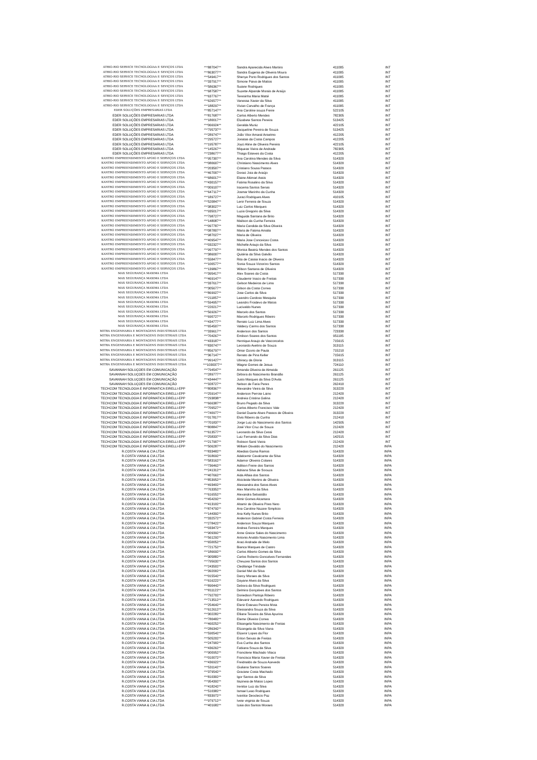| ATRIO-RIO SERVICE TECNOLOGIAA E SEVIÇOS LTDA | ***887047** | Sandra Aparecida Alves Martins | 411005 | INT |
| ATRIO-RIO SERVICE TECNOLOGIAA E SEVIÇOS LTDA | ***863077** | Sandra Eugenia de Oliveira Moura | 411005 | INT |
| ATRIO-RIO SERVICE TECNOLOGIAA E SEVIÇOS LTDA | ***549417** | Shenya Porto Rodrigues dos Santos | 411005 | INT |
| ATRIO-RIO SERVICE TECNOLOGIAA E SEVIÇOS LTDA | ***337917** | Simone Paiva de Mattos | 411005 | INT |
| ATRIO-RIO SERVICE TECNOLOGIAA E SEVIÇOS LTDA | ***586367** | Suiane Rodrigues | 411005 | INT |
| ATRIO-RIO SERVICE TECNOLOGIAA E SEVIÇOS LTDA | ***687587** | Suzette Alpande Morais de Araújo | 411005 | INT |
| ATRIO-RIO SERVICE TECNOLOGIAA E SEVIÇOS LTDA | ***637767** | Teresinha Maria Matté | 411005 | INT |
| ATRIO-RIO SERVICE TECNOLOGIAA E SEVIÇOS LTDA | ***626577** | Vanessa Xavier da Silva | 411005 | INT |
| ATRIO-RIO SERVICE TECNOLOGIAA E SEVIÇOS LTDA | ***188297** | Vivian Carvalho de França | 411005 | INT |
| EDER SOLUÇÕES EMPRESARIAS LTDA | ***857147** | Ana Caroline souza Freire | 522105 | INT |
| EDER SOLUÇÕES EMPRESARIAS LTDA | ***817687** | Carlos Alberto Mendes | 782305 | INT |
| EDER SOLUÇÕES EMPRESARIAS LTDA | ***180017** | Elizabete Santos Pereira | 513425 | INT |
| EDER SOLUÇÕES EMPRESARIAS LTDA | ***066924** | Geralda Muniz | 422105 | INT |
| EDER SOLUÇÕES EMPRESARIAS LTDA | ***795737** | Jacqueline Pereira de Souza | 513425 | INT |
| EDER SOLUÇÕES EMPRESARIAS LTDA | ***289747** | João Vitor Amaral Anselmo | 412205 | INT |
| EDER SOLUÇÕES EMPRESARIAS LTDA | ***295727** | Jonatas da Costa Campos | 412205 | INT |
| EDER SOLUÇÕES EMPRESARIAS LTDA | ***195787** | Joyci Aline de Oliveira Pereira | 422105 | INT |
| EDER SOLUÇÕES EMPRESARIAS LTDA | ***145267** | Miqueas Vieira de Andrade | 782305 | INT |
| EDER SOLUÇÕES EMPRESARIAS LTDA | ***238677** | Thiago Esteves da Costa | 412205 | INT |
| KANTRO EMPREENDIMENTO APOIO E SERVIÇOS LTDA | ***957307** | Ana Carolina Mendes da Silva | 514320 | INT |
| KANTRO EMPREENDIMENTO APOIO E SERVIÇOS LTDA | ***080607** | Christiano Nascimento Alves | 514320 | INT |
| KANTRO EMPREENDIMENTO APOIO E SERVIÇOS LTDA | ***203507** | Cristiano Sousa Passos | 514320 | INT |
| KANTRO EMPREENDIMENTO APOIO E SERVIÇOS LTDA | ***467007** | Doraci Joia de Araújo | 514320 | INT |
| KANTRO EMPREENDIMENTO APOIO E SERVIÇOS LTDA | ***686017** | Elaine Altimari Assis | 514320 | INT |
| KANTRO EMPREENDIMENTO APOIO E SERVIÇOS LTDA | ***430157** | Fatima Rosalino da Silva | 514320 | INT |
| KANTRO EMPREENDIMENTO APOIO E SERVIÇOS LTDA | ***009107** | Iracema Santos Senas | 514320 | INT |
| KANTRO EMPREENDIMENTO APOIO E SERVIÇOS LTDA | ***647117** | Josmar Marinho da Cunha | 514320 | INT |
| KANTRO EMPREENDIMENTO APOIO E SERVIÇOS LTDA | ***189727** | Juraci Rodrigues Alves | 410105 | INT |
| KANTRO EMPREENDIMENTO APOIO E SERVIÇOS LTDA | ***520847** | Lenir Ferreira de Souza | 514320 | INT |
| KANTRO EMPREENDIMENTO APOIO E SERVIÇOS LTDA | ***383027** | Luiz Carlos Marques | 514320 | INT |
| KANTRO EMPREENDIMENTO APOIO E SERVIÇOS LTDA | ***935017** | Luzia Gregorio da Silva | 514320 | INT |
| KANTRO EMPREENDIMENTO APOIO E SERVIÇOS LTDA | ***798727** | Maguida Santana de Brito | 514320 | INT |
| KANTRO EMPREENDIMENTO APOIO E SERVIÇOS LTDA | ***148087** | Mailson da Cunha Ferreira | 514320 | INT |
| KANTRO EMPREENDIMENTO APOIO E SERVIÇOS LTDA | ***097787** | Maria Candida da Silva Oliveira | 514320 | INT |
| KANTRO EMPREENDIMENTO APOIO E SERVIÇOS LTDA | ***087807** | Maria de Fatima Amalia | 514320 | INT |
| KANTRO EMPREENDIMENTO APOIO E SERVIÇOS LTDA | ***987027** | Maria de Oliveira | 514320 | INT |
| KANTRO EMPREENDIMENTO APOIO E SERVIÇOS LTDA | ***409547** | Maria Jose Conceicao Costa | 514320 | INT |
| KANTRO EMPREENDIMENTO APOIO E SERVIÇOS LTDA | ***032327** | Michelle Araujo da Silva | 514320 | INT |
| KANTRO EMPREENDIMENTO APOIO E SERVIÇOS LTDA | ***997797** | Monica Beatriz Mendes dos Santos | 514320 | INT |
| KANTRO EMPREENDIMENTO APOIO E SERVIÇOS LTDA | ***386007** | Quitéria da Silva Galvão | 514320 | INT |
| KANTRO EMPREENDIMENTO APOIO E SERVIÇOS LTDA | ***558477** | Rita de Cassia Inacio de Oliveira | 514320 | INT |
| KANTRO EMPREENDIMENTO APOIO E SERVIÇOS LTDA | ***100577** | Sonia Souza Victorino Santos | 514320 | INT |
| KANTRO EMPREENDIMENTO APOIO E SERVIÇOS LTDA | ***139867** | Wilson Santana de Oliveira | 514320 | INT |
| MAX SEGURANÇA MAXIMA LTDA | ***395417** | Alex Soares da Costa | 517330 | INT |
| MAX SEGURANÇA MAXIMA LTDA | ***469147** | Claudemir Inacio de Freitas | 517330 | INT |
| MAX SEGURANÇA MAXIMA LTDA | ***337617** | Gelson Medeiros de Lima | 517330 | INT |
| MAX SEGURANÇA MAXIMA LTDA | ***305677** | Gilson da Costa Correa | 517330 | INT |
| MAX SEGURANÇA MAXIMA LTDA | ***869927** | Jose Carlos da Silva | 517330 | INT |
| MAX SEGURANÇA MAXIMA LTDA | ***211857** | Leandro Cardoso Mesquita | 517330 | INT |
| MAX SEGURANÇA MAXIMA LTDA | ***594957** | Leandro Froidevo de Matos | 517330 | INT |
| MAX SEGURANÇA MAXIMA LTDA | ***220217** | Lucivaldo Nunes | 517330 | INT |
| MAX SEGURANÇA MAXIMA LTDA | ***569267** | Marcelo dos Santos | 517330 | INT |
| MAX SEGURANÇA MAXIMA LTDA | ***690727** | Marcelo Rodrigues Ribeiro | 517330 | INT |
| MAX SEGURANÇA MAXIMA LTDA | ***434777** | Renato Luiz Lima Alves | 517330 | INT |
| MAX SEGURANÇA MAXIMA LTDA | ***654507** | Valdecy Carmo dos Santos | 517330 | INT |
| MITRA ENGENHARIA E MONTAGENS INDUSTRIAIS LTDA | ***339617** | Anderson dos Santos | 723330 | INT |
| MITRA ENGENHARIA E MONTAGENS INDUSTRIAIS LTDA | ***704267** | Emilson Soares dos Santos | 951105 | INT |
| MITRA ENGENHARIA E MONTAGENS INDUSTRIAIS LTDA | ***433187** | Henrique Araujo de Vasconcelos | 715615 | INT |
| MITRA ENGENHARIA E MONTAGENS INDUSTRIAIS LTDA | ***830747** | Leonardo Avelino de Souza | 313115 | INT |
| MITRA ENGENHARIA E MONTAGENS INDUSTRIAIS LTDA | ***856797** | Omar Ozorio de Paula | 715210 | INT |
| MITRA ENGENHARIA E MONTAGENS INDUSTRIAIS LTDA | ***367147** | Renato de Pina Keller | 715615 | INT |
| MITRA ENGENHARIA E MONTAGENS INDUSTRIAIS LTDA | ***991427** | Ubiracy da Gloria | 313115 | INT |
| MITRA ENGENHARIA E MONTAGENS INDUSTRIAIS LTDA | ***1030377** | Wagne Gomes de Jesua | 724110 | INT |
| SAVANNAH SOLUÇOES EM COMUNICAÇÃO | ***794547** | Amanda Oliveira de Almeida | 261125 | INT |
| SAVANNAH SOLUÇOES EM COMUNICAÇÃO | ***289777** | Débora do Nascimento Brandão | 261125 | INT |
| SAVANNAH SOLUÇOES EM COMUNICAÇÃO | ***434447** | Justo Marques da Silva D'Avila | 261125 | INT |
| SAVANNAH SOLUÇOES EM COMUNICAÇÃO | ***328727** | Nelson de Faria Peres | 262410 | INT |
| TECHCOM TECNOLOGIA E INFORMATICA EIRELLI-EPP | ***808367** | Alexandre Vieira da Silva | 313220 | INT |
| TECHCOM TECNOLOGIA E INFORMATICA EIRELLI-EPP | ***259147** | Anderson Perrote Laino | 212420 | INT |
| TECHCOM TECNOLOGIA E INFORMATICA EIRELLI-EPP | ***293838** | Andreia Cristina Galina | 212420 | INT |
| TECHCOM TECNOLOGIA E INFORMATICA EIRELLI-EPP | ***666387** | Bruno Pegado da Silva | 313220 | INT |
| TECHCOM TECNOLOGIA E INFORMATICA EIRELLI-EPP | ***709527** | Carlos Alberto Francisco Vale | 212420 | INT |
| TECHCOM TECNOLOGIA E INFORMATICA EIRELLI-EPP | ***740977** | Daniel Duarte Alves Passos de Oliveira | 313220 | INT |
| TECHCOM TECNOLOGIA E INFORMATICA EIRELLI-EPP | ***017817** | Elvis Ribeiro da Cunha | 212410 | INT |
| TECHCOM TECNOLOGIA E INFORMATICA EIRELLI-EPP | ***701837** | Jorge Luiz do Nascimento dos Santos | 142505 | INT |
| TECHCOM TECNOLOGIA E INFORMATICA EIRELLI-EPP | ***808847** | José Vitor Cruz de Souza | 212420 | INT |
| TECHCOM TECNOLOGIA E INFORMATICA EIRELLI-EPP | ***613577** | Leonardo da Silva Cessi | 212420 | INT |
| TECHCOM TECNOLOGIA E INFORMATICA EIRELLI-EPP | ***258337** | Luiz Fernando da Silva Dias | 142515 | INT |
| TECHCOM TECNOLOGIA E INFORMATICA EIRELLI-EPP | ***217907** | Robson Santi Vieira | 212420 | INT |
| TECHCOM TECNOLOGIA E INFORMATICA EIRELLI-EPP | ***506287** | William Osvaldo do Nascimento | 212420 | INPA |
| R.COSTA VIANA & CIA LTDA | ***833482** | Abedias Gama Ramos | 514320 | INPA |
| R.COSTA VIANA & CIA LTDA | ***318692** | Adalcemir Cavalcante da Silva | 514320 | INPA |
| R.COSTA VIANA & CIA LTDA | ***583162** | Adamor Oliveira Colares | 514320 | INPA |
| R.COSTA VIANA & CIA LTDA | ***736462** | Adilson Freire dos Santos | 514320 | INPA |
| R.COSTA VIANA & CIA LTDA | ***241312** | Adriana Silva de Soouza | 514320 | INPA |
| R.COSTA VIANA & CIA LTDA | ***407662** | Aida Alfaia dos Santos | 514320 | INPA |
| R.COSTA VIANA & CIA LTDA | ***853952** | Alcicleide Martins de Oliveira | 514320 | INPA |
| R.COSTA VIANA & CIA LTDA | ***493402** | Alessandra dos Satos Alves | 514320 | INPA |
| R.COSTA VIANA & CIA LTDA | ***763352** | Alex Marinho da Silva | 514320 | INPA |
| R.COSTA VIANA & CIA LTDA | ***616552** | Alexandra Sebastião | 514320 | INPA |
| R.COSTA VIANA & CIA LTDA | ***454292** | Almir Gomes Alcantara | 514320 | INPA |
| R.COSTA VIANA & CIA LTDA | ***413102** | Altamir de Oliveira Pires Neto | 514320 | INPA |
| R.COSTA VIANA & CIA LTDA | ***874792** | Ana Caroline Nazare Simplicio | 514320 | INPA |
| R.COSTA VIANA & CIA LTDA | ***144392** | Ana Kelly Nunes Brito | 514320 | INPA |
| R.COSTA VIANA & CIA LTDA | ***332572** | Anderson Gabriel Costa Ferreira | 514320 | INPA |
| R.COSTA VIANA & CIA LTDA | ***278422** | Anderson Souza Marques | 514320 | INPA |
| R.COSTA VIANA & CIA LTDA | ***033472** | Andrea Ferreira Marques | 514320 | INPA |
| R.COSTA VIANA & CIA LTDA | ***909392** | Anne Greice Sales do Nascimento | 514320 | INPA |
| R.COSTA VIANA & CIA LTDA | ***561292** | Antonio Analdo Nascimento Lima | 514320 | INPA |
| R.COSTA VIANA & CIA LTDA | ***650052** | Araci Andrade de Melo | 514320 | INPA |
| R.COSTA VIANA & CIA LTDA | ***721752** | Bianca Marques de Castro | 514320 | INPA |
| R.COSTA VIANA & CIA LTDA | ***186692** | Carlos Alberto Gomes da Silva | 514320 | INPA |
| R.COSTA VIANA & CIA LTDA | ***305882** | Carlos Roberto Goncalves Fernandes | 514320 | INPA |
| R.COSTA VIANA & CIA LTDA | ***795632** | Cheuzea Santos dos Santos | 514320 | INPA |
| R.COSTA VIANA & CIA LTDA | ***243502** | Cledilange Trindade | 514320 | INPA |
| R.COSTA VIANA & CIA LTDA | ***392002** | Daniel Mel da Silva | 514320 | INPA |
| R.COSTA VIANA & CIA LTDA | ***015542** | Darcy Moraes da Silva | 514320 | INPA |
| R.COSTA VIANA & CIA LTDA | ***616222** | Dayane Alves da Silva | 514320 | INPA |
| R.COSTA VIANA & CIA LTDA | ***890442** | Debora da Silva Rodrigues | 514320 | INPA |
| R.COSTA VIANA & CIA LTDA | ***811122** | Delmira Gonçalves dos Santos | 514320 | INPA |
| R.COSTA VIANA & CIA LTDA | ***792702** | Doriedson Pantoja Ribeiro | 514320 | INPA |
| R.COSTA VIANA & CIA LTDA | ***713512** | Edevanir Azevedo Rodrigues | 514320 | INPA |
| R.COSTA VIANA & CIA LTDA | ***254642** | Elenir Estevao Pereira Mota | 514320 | INPA |
| R.COSTA VIANA & CIA LTDA | ***612612** | Elessandra Souza da Silva | 514320 | INPA |
| R.COSTA VIANA & CIA LTDA | ***302282** | Elliane Teixeira da Silva Apurina | 514320 | INPA |
| R.COSTA VIANA & CIA LTDA | ***780482** | Eleme Oliveira Correa | 514320 | INPA |
| R.COSTA VIANA & CIA LTDA | ***460252** | Elisangela Nascimento de Freitas | 514320 | INPA |
| R.COSTA VIANA & CIA LTDA | ***286342** | Elizangela da Silva Viana | 514320 | INPA |
| R.COSTA VIANA & CIA LTDA | ***590542** | Elizenir Lopes da Flor | 514320 | INPA |
| R.COSTA VIANA & CIA LTDA | ***505202** | Eriton Seixas de Freitas | 514320 | INPA |
| R.COSTA VIANA & CIA LTDA | ***247902** | Eva Cunha dos Santos | 514320 | INPA |
| R.COSTA VIANA & CIA LTDA | ***436262** | Fabiana Souza da Silva | 514320 | INPA |
| R.COSTA VIANA & CIA LTDA | ***900952** | Francilene Machado Vilaca | 514320 | INPA |
| R.COSTA VIANA & CIA LTDA | ***010072** | Francisca Maria Xavier de Freitas | 514320 | INPA |
| R.COSTA VIANA & CIA LTDA | ***436922** | Freidnaldo de Souza Azevedo | 514320 | INPA |
| R.COSTA VIANA & CIA LTDA | ***531142** | Giuliana Santos Soares | 514320 | INPA |
| R.COSTA VIANA & CIA LTDA | ***379542** | Graciete Costa Machado | 514320 | INPA |
| R.COSTA VIANA & CIA LTDA | ***810302** | Igor Santos da Silva | 514320 | INPA |
| R.COSTA VIANA & CIA LTDA | ***954392** | Ilazineia de Matos Lopes | 514320 | INPA |
| R.COSTA VIANA & CIA LTDA | ***418242** | Irenilce Luiz da Silva | 514320 | INPA |
| R.COSTA VIANA & CIA LTDA | ***510382** | Ismael Leao Rodrigues | 514320 | INPA |
| R.COSTA VIANA & CIA LTDA | ***833972** | Ivanilce Deoclecio Paz | 514320 | INPA |
| R.COSTA VIANA & CIA LTDA | ***979712** | Ivete virginia de Souza | 514320 | INPA |
| R.COSTA VIANA & CIA LTDA | ***401682** | Izaia dos Santos Moraes | 514320 | INPA |